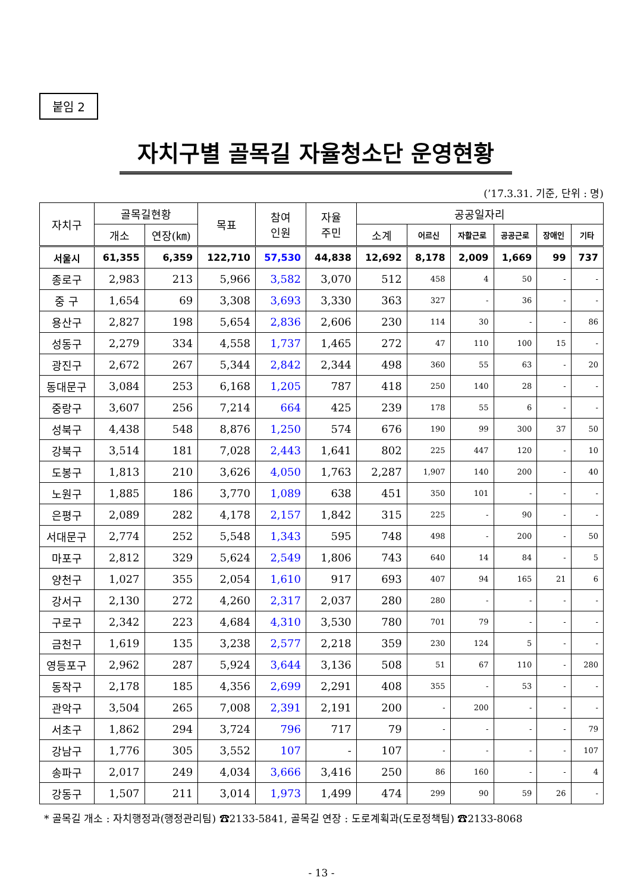붙임 2
자치구별 골목길 자율청소단 운영현황
(’17.3.31. 기준, 단위 : 명)
| 자치구 | 골목길현황 | | 목표 | 참여 인원 | 자율 주민 | 공공일자리 | | | | | |
| --- | --- | --- | --- | --- | --- | --- | --- | --- | --- | --- | --- |
| | 개소 | 연장(㎞) | | | | 소계 | 어르신 | 자활근로 | 공공근로 | 장애인 | 기타 |
| 서울시 | 61,355 | 6,359 | 122,710 | 57,530 | 44,838 | 12,692 | 8,178 | 2,009 | 1,669 | 99 | 737 |
| 종로구 | 2,983 | 213 | 5,966 | 3,582 | 3,070 | 512 | 458 | 4 | 50 | - | - |
| 중 구 | 1,654 | 69 | 3,308 | 3,693 | 3,330 | 363 | 327 | - | 36 | - | - |
| 용산구 | 2,827 | 198 | 5,654 | 2,836 | 2,606 | 230 | 114 | 30 | - | - | 86 |
| 성동구 | 2,279 | 334 | 4,558 | 1,737 | 1,465 | 272 | 47 | 110 | 100 | 15 | - |
| 광진구 | 2,672 | 267 | 5,344 | 2,842 | 2,344 | 498 | 360 | 55 | 63 | - | 20 |
| 동대문구 | 3,084 | 253 | 6,168 | 1,205 | 787 | 418 | 250 | 140 | 28 | - | - |
| 중랑구 | 3,607 | 256 | 7,214 | 664 | 425 | 239 | 178 | 55 | 6 | - | - |
| 성북구 | 4,438 | 548 | 8,876 | 1,250 | 574 | 676 | 190 | 99 | 300 | 37 | 50 |
| 강북구 | 3,514 | 181 | 7,028 | 2,443 | 1,641 | 802 | 225 | 447 | 120 | - | 10 |
| 도봉구 | 1,813 | 210 | 3,626 | 4,050 | 1,763 | 2,287 | 1,907 | 140 | 200 | - | 40 |
| 노원구 | 1,885 | 186 | 3,770 | 1,089 | 638 | 451 | 350 | 101 | - | - | - |
| 은평구 | 2,089 | 282 | 4,178 | 2,157 | 1,842 | 315 | 225 | - | 90 | - | - |
| 서대문구 | 2,774 | 252 | 5,548 | 1,343 | 595 | 748 | 498 | - | 200 | - | 50 |
| 마포구 | 2,812 | 329 | 5,624 | 2,549 | 1,806 | 743 | 640 | 14 | 84 | - | 5 |
| 양천구 | 1,027 | 355 | 2,054 | 1,610 | 917 | 693 | 407 | 94 | 165 | 21 | 6 |
| 강서구 | 2,130 | 272 | 4,260 | 2,317 | 2,037 | 280 | 280 | - | - | - | - |
| 구로구 | 2,342 | 223 | 4,684 | 4,310 | 3,530 | 780 | 701 | 79 | - | - | - |
| 금천구 | 1,619 | 135 | 3,238 | 2,577 | 2,218 | 359 | 230 | 124 | 5 | - | - |
| 영등포구 | 2,962 | 287 | 5,924 | 3,644 | 3,136 | 508 | 51 | 67 | 110 | - | 280 |
| 동작구 | 2,178 | 185 | 4,356 | 2,699 | 2,291 | 408 | 355 | - | 53 | - | - |
| 관악구 | 3,504 | 265 | 7,008 | 2,391 | 2,191 | 200 | - | 200 | - | - | - |
| 서초구 | 1,862 | 294 | 3,724 | 796 | 717 | 79 | - | - | - | - | 79 |
| 강남구 | 1,776 | 305 | 3,552 | 107 | - | 107 | - | - | - | - | 107 |
| 송파구 | 2,017 | 249 | 4,034 | 3,666 | 3,416 | 250 | 86 | 160 | - | - | 4 |
| 강동구 | 1,507 | 211 | 3,014 | 1,973 | 1,499 | 474 | 299 | 90 | 59 | 26 | - |
* 골목길 개소 : 자치행정과(행정관리팀) ☎2133-5841, 골목길 연장 : 도로계획과(도로정책팀) ☎2133-8068
- 13 -